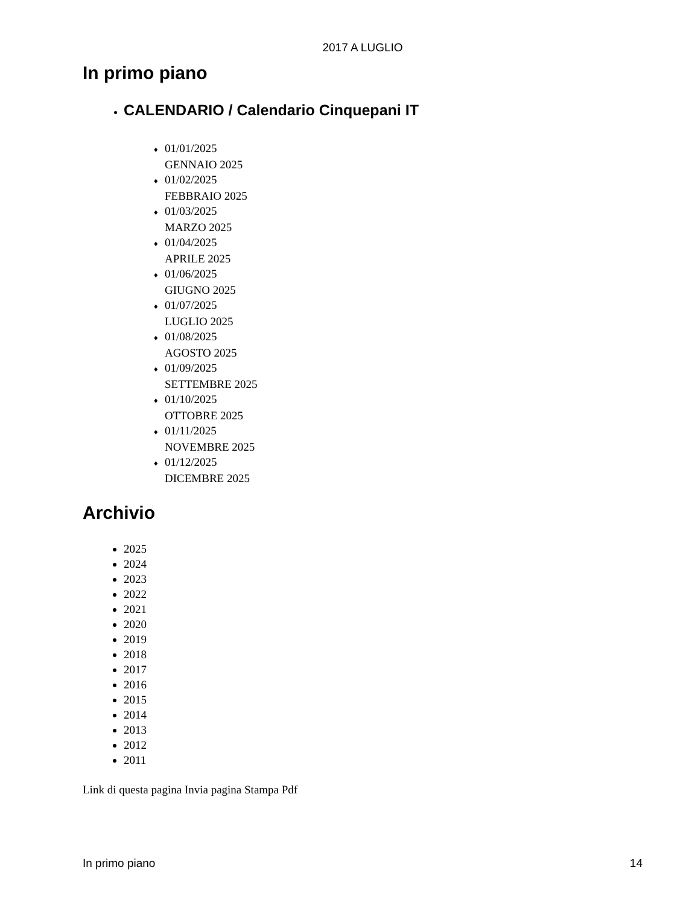2017 A LUGLIO
In primo piano
CALENDARIO / Calendario Cinquepani IT
♦ 01/01/2025
GENNAIO 2025
♦ 01/02/2025
FEBBRAIO 2025
♦ 01/03/2025
MARZO 2025
♦ 01/04/2025
APRILE 2025
♦ 01/06/2025
GIUGNO 2025
♦ 01/07/2025
LUGLIO 2025
♦ 01/08/2025
AGOSTO 2025
♦ 01/09/2025
SETTEMBRE 2025
♦ 01/10/2025
OTTOBRE 2025
♦ 01/11/2025
NOVEMBRE 2025
♦ 01/12/2025
DICEMBRE 2025
Archivio
2025
2024
2023
2022
2021
2020
2019
2018
2017
2016
2015
2014
2013
2012
2011
Link di questa pagina Invia pagina Stampa Pdf
In primo piano 14